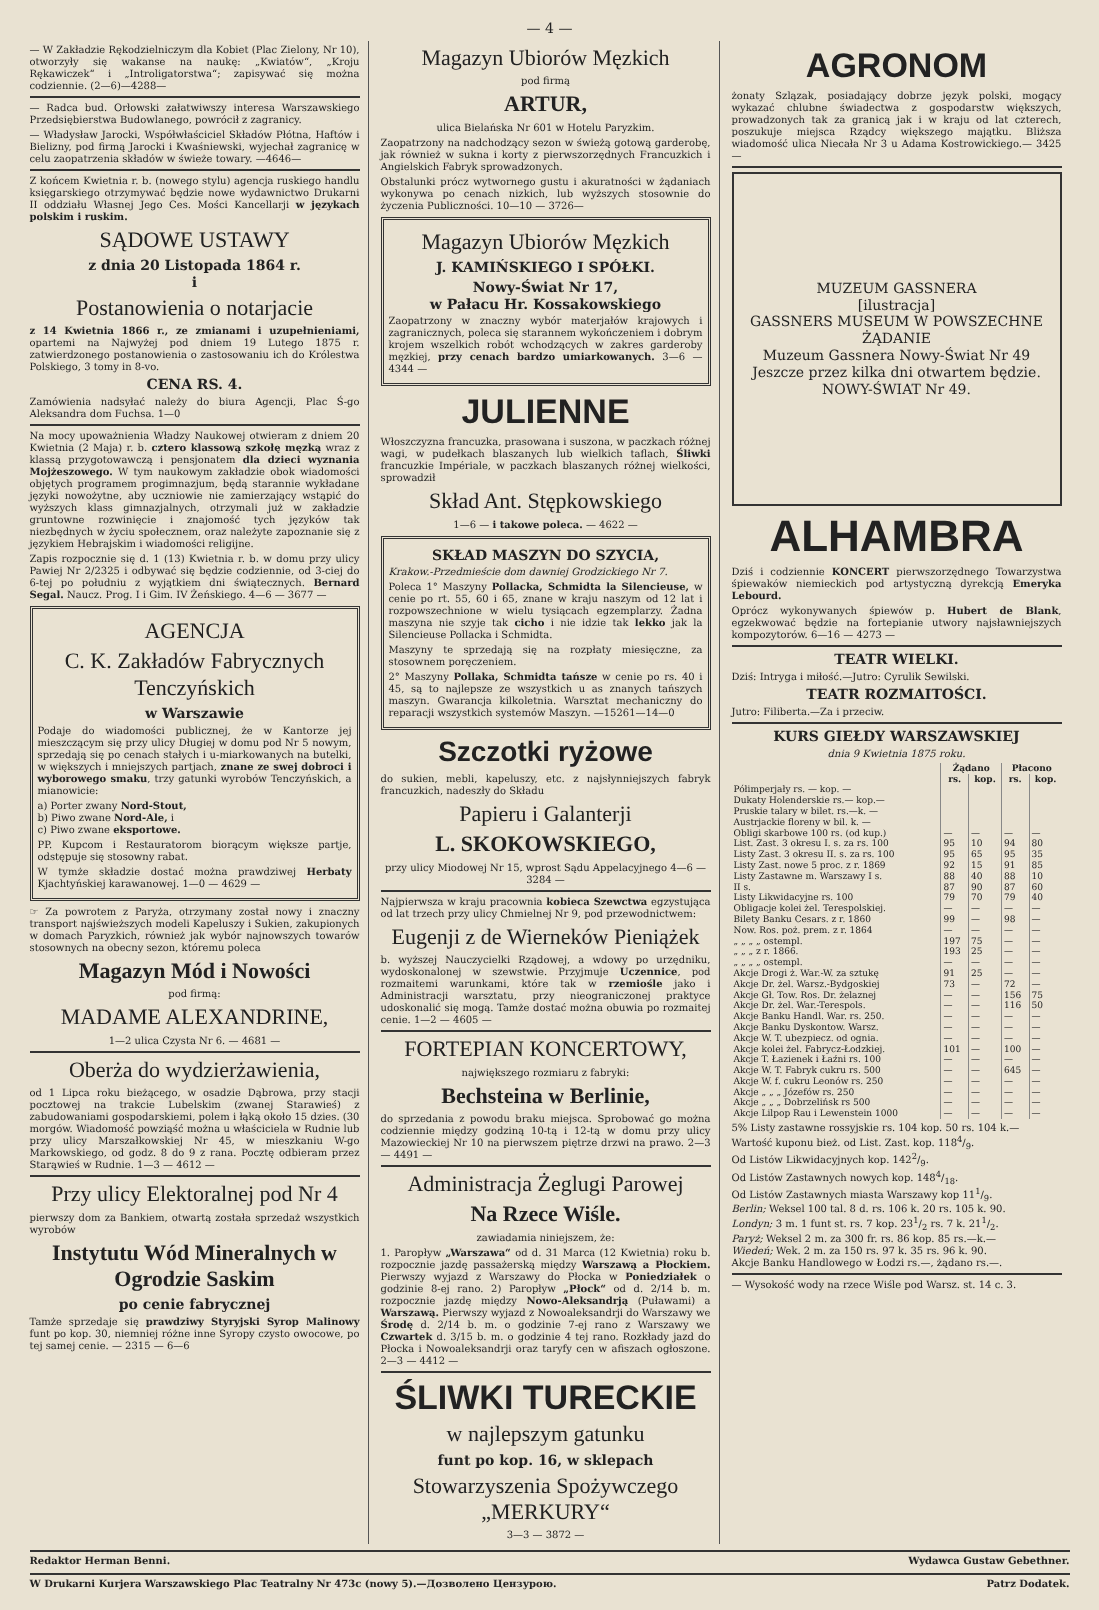— 4 —
— W Zakładzie Rękodzielniczym dla Kobiet (Plac Zielony, Nr 10), otworzyły się wakanse na naukę: „Kwiatów“, „Kroju Rękawiczek“ i „Introligatorstwa“; zapisywać się można codziennie. (2—6)—4288—
— Radca bud. Orłowski załatwiwszy interesa Warszawskiego Przedsiębierstwa Budowlanego, powrócił z zagranicy.
— Władysław Jarocki, Współwłaściciel Składów Płótna, Haftów i Bielizny, pod firmą Jarocki i Kwaśniewski, wyjechał zagranicę w celu zaopatrzenia składów w świeże towary. —4646—
Z końcem Kwietnia r. b. (nowego stylu) agencja ruskiego handlu księgarskiego otrzymywać będzie nowe wydawnictwo Drukarni II oddziału Własnej Jego Ces. Mości Kancellarji w językach polskim i ruskim.
SĄDOWE USTAWY
z dnia 20 Listopada 1864 r.
i
Postanowienia o notarjacie
z 14 Kwietnia 1866 r., ze zmianami i uzupełnieniami, opartemi na Najwyżej pod dniem 19 Lutego 1875 r. zatwierdzonego postanowienia o zastosowaniu ich do Królestwa Polskiego, 3 tomy in 8-vo.
CENA RS. 4.
Zamówienia nadsyłać należy do biura Agencji, Plac Ś-go Aleksandra dom Fuchsa. 1—0
Na mocy upoważnienia Władzy Naukowej otwieram z dniem 20 Kwietnia (2 Maja) r. b. cztero klassową szkołę męzką wraz z klassą przygotowawczą i pensjonatem dla dzieci wyznania Mojżeszowego. W tym naukowym zakładzie obok wiadomości objętych programem progimnazjum, będą starannie wykładane języki nowożytne, aby uczniowie nie zamierzający wstąpić do wyższych klass gimnazjalnych, otrzymali już w zakładzie gruntowne rozwinięcie i znajomość tych języków tak niezbędnych w życiu społecznem, oraz należyte zapoznanie się z językiem Hebrajskim i wiadomości religijne.
Zapis rozpocznie się d. 1 (13) Kwietnia r. b. w domu przy ulicy Pawiej Nr 2/2325 i odbywać się będzie codziennie, od 3-ciej do 6-tej po południu z wyjątkiem dni świątecznych. Bernard Segal. Naucz. Prog. I i Gim. IV Żeńskiego. 4—6 — 3677 —
AGENCJA
C. K. Zakładów Fabrycznych Tenczyńskich
w Warszawie
Podaje do wiadomości publicznej, że w Kantorze jej mieszczącym się przy ulicy Długiej w domu pod Nr 5 nowym, sprzedają się po cenach stałych i u-miarkowanych na butelki, w większych i mniejszych partjach, znane ze swej dobroci i wyborowego smaku, trzy gatunki wyrobów Tenczyńskich, a mianowicie:
a) Porter zwany Nord-Stout,
b) Piwo zwane Nord-Ale, i
c) Piwo zwane eksportowe.
PP. Kupcom i Restauratorom biorącym większe partje, odstępuje się stosowny rabat.
W tymże składzie dostać można prawdziwej Herbaty Kjachtyńskiej karawanowej. 1—0 — 4629 —
☞ Za powrotem z Paryża, otrzymany został nowy i znaczny transport najświeższych modeli Kapeluszy i Sukien, zakupionych w domach Paryzkich, również jak wybór najnowszych towarów stosownych na obecny sezon, któremu poleca
Magazyn Mód i Nowości
pod firmą:
MADAME ALEXANDRINE,
1—2 ulica Czysta Nr 6. — 4681 —
Oberża do wydzierżawienia,
od 1 Lipca roku bieżącego, w osadzie Dąbrowa, przy stacji pocztowej na trakcie Lubelskim (zwanej Starawieś) z zabudowaniami gospodarskiemi, polem i łąką około 15 dzies. (30 morgów. Wiadomość powziąść można u właściciela w Rudnie lub przy ulicy Marszałkowskiej Nr 45, w mieszkaniu W-go Markowskiego, od godz. 8 do 9 z rana. Pocztę odbieram przez Starąwieś w Rudnie. 1—3 — 4612 —
Przy ulicy Elektoralnej pod Nr 4
pierwszy dom za Bankiem, otwartą została sprzedaż wszystkich wyrobów
Instytutu Wód Mineralnych w Ogrodzie Saskim
po cenie fabrycznej
Tamże sprzedaje się prawdziwy Styryjski Syrop Malinowy funt po kop. 30, niemniej różne inne Syropy czysto owocowe, po tej samej cenie. — 2315 — 6—6
Magazyn Ubiorów Męzkich
pod firmą
ARTUR,
ulica Bielańska Nr 601 w Hotelu Paryzkim.
Zaopatrzony na nadchodzący sezon w świeżą gotową garderobę, jak również w sukna i korty z pierwszorzędnych Francuzkich i Angielskich Fabryk sprowadzonych.
Obstalunki prócz wytwornego gustu i akuratności w żądaniach wykonywa po cenach nizkich, lub wyższych stosownie do życzenia Publiczności. 10—10 — 3726—
Magazyn Ubiorów Męzkich
J. KAMIŃSKIEGO I SPÓŁKI.
Nowy-Świat Nr 17,
w Pałacu Hr. Kossakowskiego
Zaopatrzony w znaczny wybór materjałów krajowych i zagranicznych, poleca się starannem wykończeniem i dobrym krojem wszelkich robót wchodzących w zakres garderoby męzkiej, przy cenach bardzo umiarkowanych. 3—6 — 4344 —
JULIENNE
Włoszczyzna francuzka, prasowana i suszona, w paczkach różnej wagi, w pudełkach blaszanych lub wielkich taflach, Śliwki francuzkie Impériale, w paczkach blaszanych różnej wielkości, sprowadził
Skład Ant. Stępkowskiego
1—6 — i takowe poleca. — 4622 —
SKŁAD MASZYN DO SZYCIA,
Krakow.-Przedmieście dom dawniej Grodzickiego Nr 7.
Poleca 1° Maszyny Pollacka, Schmidta la Silencieuse, w cenie po rt. 55, 60 i 65, znane w kraju naszym od 12 lat i rozpowszechnione w wielu tysiącach egzemplarzy. Żadna maszyna nie szyje tak cicho i nie idzie tak lekko jak la Silencieuse Pollacka i Schmidta.
Maszyny te sprzedają się na rozpłaty miesięczne, za stosownem poręczeniem.
2° Maszyny Pollaka, Schmidta tańsze w cenie po rs. 40 i 45, są to najlepsze ze wszystkich u as znanych tańszych maszyn. Gwarancja kilkoletnia. Warsztat mechaniczny do reparacji wszystkich systemów Maszyn. —15261—14—0
Szczotki ryżowe
do sukien, mebli, kapeluszy, etc. z najsłynniejszych fabryk francuzkich, nadeszły do Składu
Papieru i Galanterji
L. SKOKOWSKIEGO,
przy ulicy Miodowej Nr 15, wprost Sądu Appelacyjnego 4—6 — 3284 —
Najpierwsza w kraju pracownia kobieca Szewctwa egzystująca od lat trzech przy ulicy Chmielnej Nr 9, pod przewodnictwem:
Eugenji z de Wierneków Pieniążek
b. wyższej Nauczycielki Rządowej, a wdowy po urzędniku, wydoskonalonej w szewstwie. Przyjmuje Uczennice, pod rozmaitemi warunkami, które tak w rzemiośle jako i Administracji warsztatu, przy nieograniczonej praktyce udoskonalić się mogą. Tamże dostać można obuwia po rozmaitej cenie. 1—2 — 4605 —
FORTEPIAN KONCERTOWY,
największego rozmiaru z fabryki:
Bechsteina w Berlinie,
do sprzedania z powodu braku miejsca. Sprobować go można codziennie między godziną 10-tą i 12-tą w domu przy ulicy Mazowieckiej Nr 10 na pierwszem piętrze drzwi na prawo. 2—3 — 4491 —
Administracja Żeglugi Parowej
Na Rzece Wiśle.
zawiadamia niniejszem, że:
1. Paropływ „Warszawa“ od d. 31 Marca (12 Kwietnia) roku b. rozpocznie jazdę passażerską między Warszawą a Płockiem. Pierwszy wyjazd z Warszawy do Płocka w Poniedziałek o godzinie 8-ej rano. 2) Paropływ „Płock“ od d. 2/14 b. m. rozpocznie jazdę między Nowo-Aleksandrją (Puławami) a Warszawą. Pierwszy wyjazd z Nowoaleksandrji do Warszawy we Środę d. 2/14 b. m. o godzinie 7-ej rano z Warszawy we Czwartek d. 3/15 b. m. o godzinie 4 tej rano. Rozkłady jazd do Płocka i Nowoaleksandrji oraz taryfy cen w afiszach ogłoszone. 2—3 — 4412 —
ŚLIWKI TURECKIE
w najlepszym gatunku
funt po kop. 16, w sklepach
Stowarzyszenia Spożywczego „MERKURY“
3—3 — 3872 —
AGRONOM
żonaty Szlązak, posiadający dobrze język polski, mogący wykazać chlubne świadectwa z gospodarstw większych, prowadzonych tak za granicą jak i w kraju od lat czterech, poszukuje miejsca Rządcy większego majątku. Bliższa wiadomość ulica Niecała Nr 3 u Adama Kostrowickiego.— 3425—
MUZEUM GASSNERA
[ilustracja]
GASSNERS MUSEUM W POWSZECHNE ŻĄDANIE
Muzeum Gassnera Nowy-Świat Nr 49
Jeszcze przez kilka dni otwartem będzie.
NOWY-ŚWIAT Nr 49.
ALHAMBRA
Dziś i codziennie KONCERT pierwszorzędnego Towarzystwa śpiewaków niemieckich pod artystyczną dyrekcją Emeryka Lebourd.
Oprócz wykonywanych śpiewów p. Hubert de Blank, egzekwować będzie na fortepianie utwory najsławniejszych kompozytorów. 6—16 — 4273 —
TEATR WIELKI.
Dziś: Intryga i miłość.—Jutro: Cyrulik Sewilski.
TEATR ROZMAITOŚCI.
Jutro: Filiberta.—Za i przeciw.
KURS GIEŁDY WARSZAWSKIEJ
dnia 9 Kwietnia 1875 roku.
| | Żądano | | Płacono | |
| --- | --- | --- | --- | --- |
| | rs. | kop. | rs. | kop. |
| Półimperjały rs. — kop. — | | | | |
| Dukaty Holenderskie rs.— kop.— | | | | |
| Pruskie talary w bilet. rs.—k. — | | | | |
| Austrjackie floreny w bil. k. — | | | | |
| Obligi skarbowe 100 rs. (od kup.) | — | — | — | — |
| List. Zast. 3 okresu I. s. za rs. 100 | 95 | 10 | 94 | 80 |
| Listy Zast. 3 okresu II. s. za rs. 100 | 95 | 65 | 95 | 35 |
| Listy Zast. nowe 5 proc. z r. 1869 | 92 | 15 | 91 | 85 |
| Listy Zastawne m. Warszawy I s. | 88 | 40 | 88 | 10 |
| II s. | 87 | 90 | 87 | 60 |
| Listy Likwidacyjne rs. 100 | 79 | 70 | 79 | 40 |
| Obligacje kolei żel. Terespolskiej. | — | — | — | — |
| Bilety Banku Cesars. z r. 1860 | 99 | — | 98 | — |
| Now. Ros. poż. prem. z r. 1864 | — | — | — | — |
| „ „ „ „ ostempl. | 197 | 75 | — | — |
| „ „ „ z r. 1866. | 193 | 25 | — | — |
| „ „ „ „ ostempl. | — | — | — | — |
| Akcje Drogi ż. War.-W. za sztukę | 91 | 25 | — | — |
| Akcje Dr. żel. Warsz.-Bydgoskiej | 73 | — | 72 | — |
| Akcje Gł. Tow. Ros. Dr. żelaznej | — | — | 156 | 75 |
| Akcje Dr. żel. War.-Terespols. | — | — | 116 | 50 |
| Akcje Banku Handl. War. rs. 250. | — | — | — | — |
| Akcje Banku Dyskontow. Warsz. | — | — | — | — |
| Akcje W. T. ubezpiecz. od ognia. | — | — | — | — |
| Akcje kolei żel. Fabrycz-Łodzkiej. | 101 | — | 100 | — |
| Akcje T. Łazienek i Łaźni rs. 100 | — | — | — | — |
| Akcje W. T. Fabryk cukru rs. 500 | — | — | 645 | — |
| Akcje W. f. cukru Leonów rs. 250 | — | — | — | — |
| Akcje „ „ „ Józefów rs. 250 | — | — | — | — |
| Akcje „ „ „ Dobrzelińsk rs 500 | — | — | — | — |
| Akcje Lilpop Rau i Lewenstein 1000 | — | — | — | — |
5% Listy zastawne rossyjskie rs. 104 kop. 50 rs. 104 k.—
Wartość kuponu bież. od List. Zast. kop. 1184/9.
Od Listów Likwidacyjnych kop. 1422/9.
Od Listów Zastawnych nowych kop. 1484/18.
Od Listów Zastawnych miasta Warszawy kop 111/9.
Berlin; Weksel 100 tal. 8 d. rs. 106 k. 20 rs. 105 k. 90.
Londyn; 3 m. 1 funt st. rs. 7 kop. 231/2 rs. 7 k. 211/2.
Paryż; Weksel 2 m. za 300 fr. rs. 86 kop. 85 rs.—k.—
Wiedeń; Wek. 2 m. za 150 rs. 97 k. 35 rs. 96 k. 90.
Akcje Banku Handlowego w Łodzi rs.—, żądano rs.—.
— Wysokość wody na rzece Wiśle pod Warsz. st. 14 c. 3.
Redaktor Herman Benni. Wydawca Gustaw Gebethner.
W Drukarni Kurjera Warszawskiego Plac Teatralny Nr 473c (nowy 5).—Дозволено Цензурою. Patrz Dodatek.